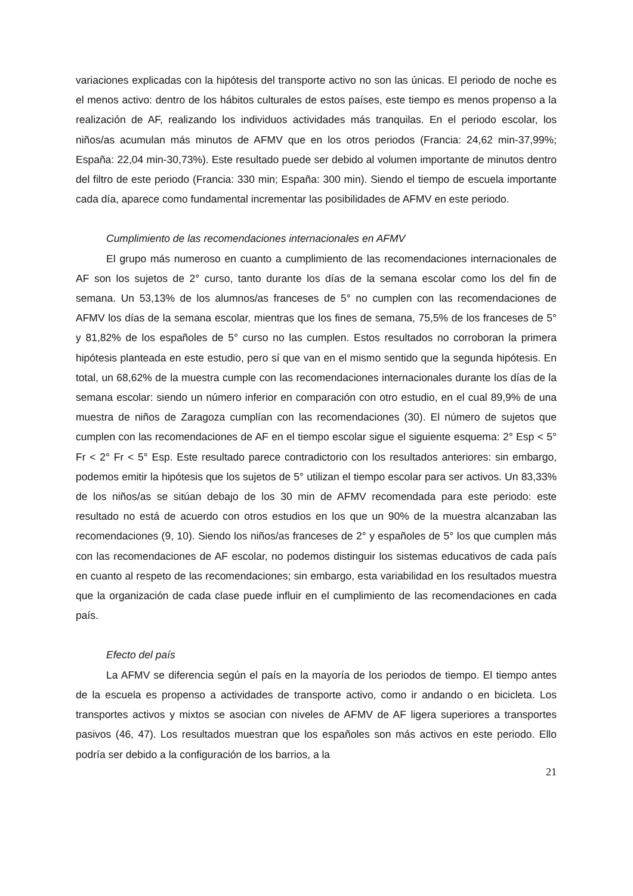variaciones explicadas con la hipótesis del transporte activo no son las únicas. El periodo de noche es el menos activo: dentro de los hábitos culturales de estos países, este tiempo es menos propenso a la realización de AF, realizando los individuos actividades más tranquilas. En el periodo escolar, los niños/as acumulan más minutos de AFMV que en los otros periodos (Francia: 24,62 min-37,99%; España: 22,04 min-30,73%). Este resultado puede ser debido al volumen importante de minutos dentro del filtro de este periodo (Francia: 330 min; España: 300 min). Siendo el tiempo de escuela importante cada día, aparece como fundamental incrementar las posibilidades de AFMV en este periodo.
Cumplimiento de las recomendaciones internacionales en AFMV
El grupo más numeroso en cuanto a cumplimiento de las recomendaciones internacionales de AF son los sujetos de 2° curso, tanto durante los días de la semana escolar como los del fin de semana. Un 53,13% de los alumnos/as franceses de 5° no cumplen con las recomendaciones de AFMV los días de la semana escolar, mientras que los fines de semana, 75,5% de los franceses de 5° y 81,82% de los españoles de 5° curso no las cumplen. Estos resultados no corroboran la primera hipótesis planteada en este estudio, pero sí que van en el mismo sentido que la segunda hipótesis. En total, un 68,62% de la muestra cumple con las recomendaciones internacionales durante los días de la semana escolar: siendo un número inferior en comparación con otro estudio, en el cual 89,9% de una muestra de niños de Zaragoza cumplían con las recomendaciones (30). El número de sujetos que cumplen con las recomendaciones de AF en el tiempo escolar sigue el siguiente esquema: 2° Esp < 5° Fr < 2° Fr < 5° Esp. Este resultado parece contradictorio con los resultados anteriores: sin embargo, podemos emitir la hipótesis que los sujetos de 5° utilizan el tiempo escolar para ser activos. Un 83,33% de los niños/as se sitúan debajo de los 30 min de AFMV recomendada para este periodo: este resultado no está de acuerdo con otros estudios en los que un 90% de la muestra alcanzaban las recomendaciones (9, 10). Siendo los niños/as franceses de 2° y españoles de 5° los que cumplen más con las recomendaciones de AF escolar, no podemos distinguir los sistemas educativos de cada país en cuanto al respeto de las recomendaciones; sin embargo, esta variabilidad en los resultados muestra que la organización de cada clase puede influir en el cumplimiento de las recomendaciones en cada país.
Efecto del país
La AFMV se diferencia según el país en la mayoría de los periodos de tiempo. El tiempo antes de la escuela es propenso a actividades de transporte activo, como ir andando o en bicicleta. Los transportes activos y mixtos se asocian con niveles de AFMV de AF ligera superiores a transportes pasivos (46, 47). Los resultados muestran que los españoles son más activos en este periodo. Ello podría ser debido a la configuración de los barrios, a la
21